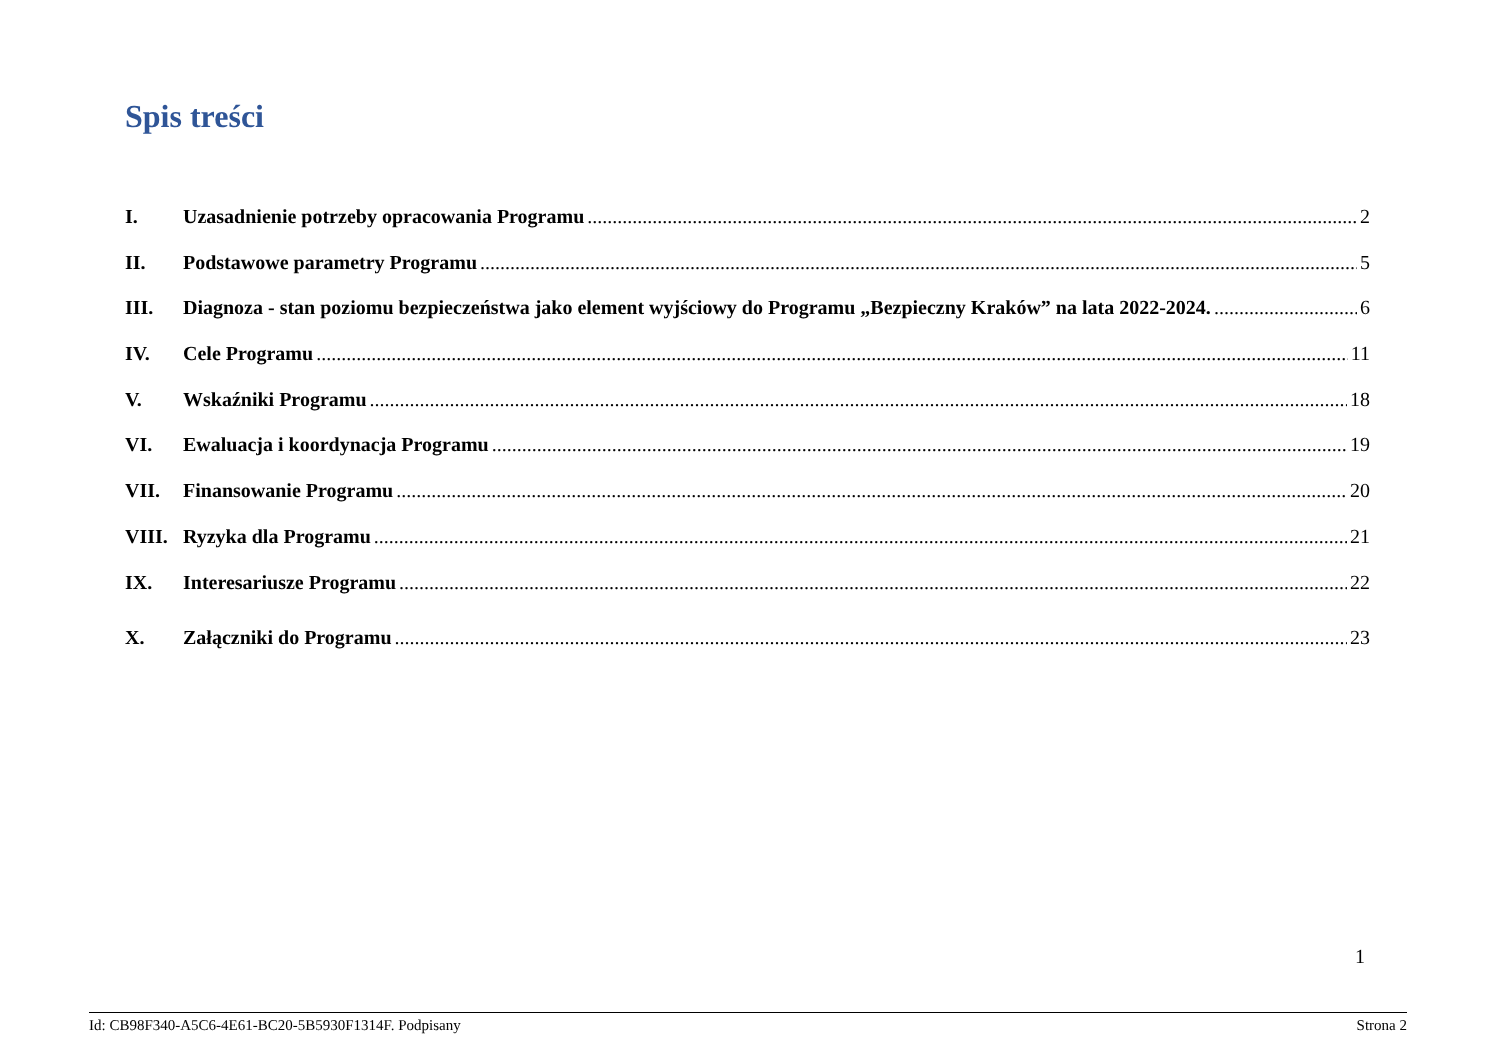Spis treści
I. Uzasadnienie potrzeby opracowania Programu 2
II. Podstawowe parametry Programu 5
III. Diagnoza - stan poziomu bezpieczeństwa jako element wyjściowy do Programu „Bezpieczny Kraków” na lata 2022-2024. 6
IV. Cele Programu 11
V. Wskaźniki Programu 18
VI. Ewaluacja i koordynacja Programu 19
VII. Finansowanie Programu 20
VIII. Ryzyka dla Programu 21
IX. Interesariusze Programu 22
X. Załączniki do Programu 23
1
Id: CB98F340-A5C6-4E61-BC20-5B5930F1314F. Podpisany Strona 2